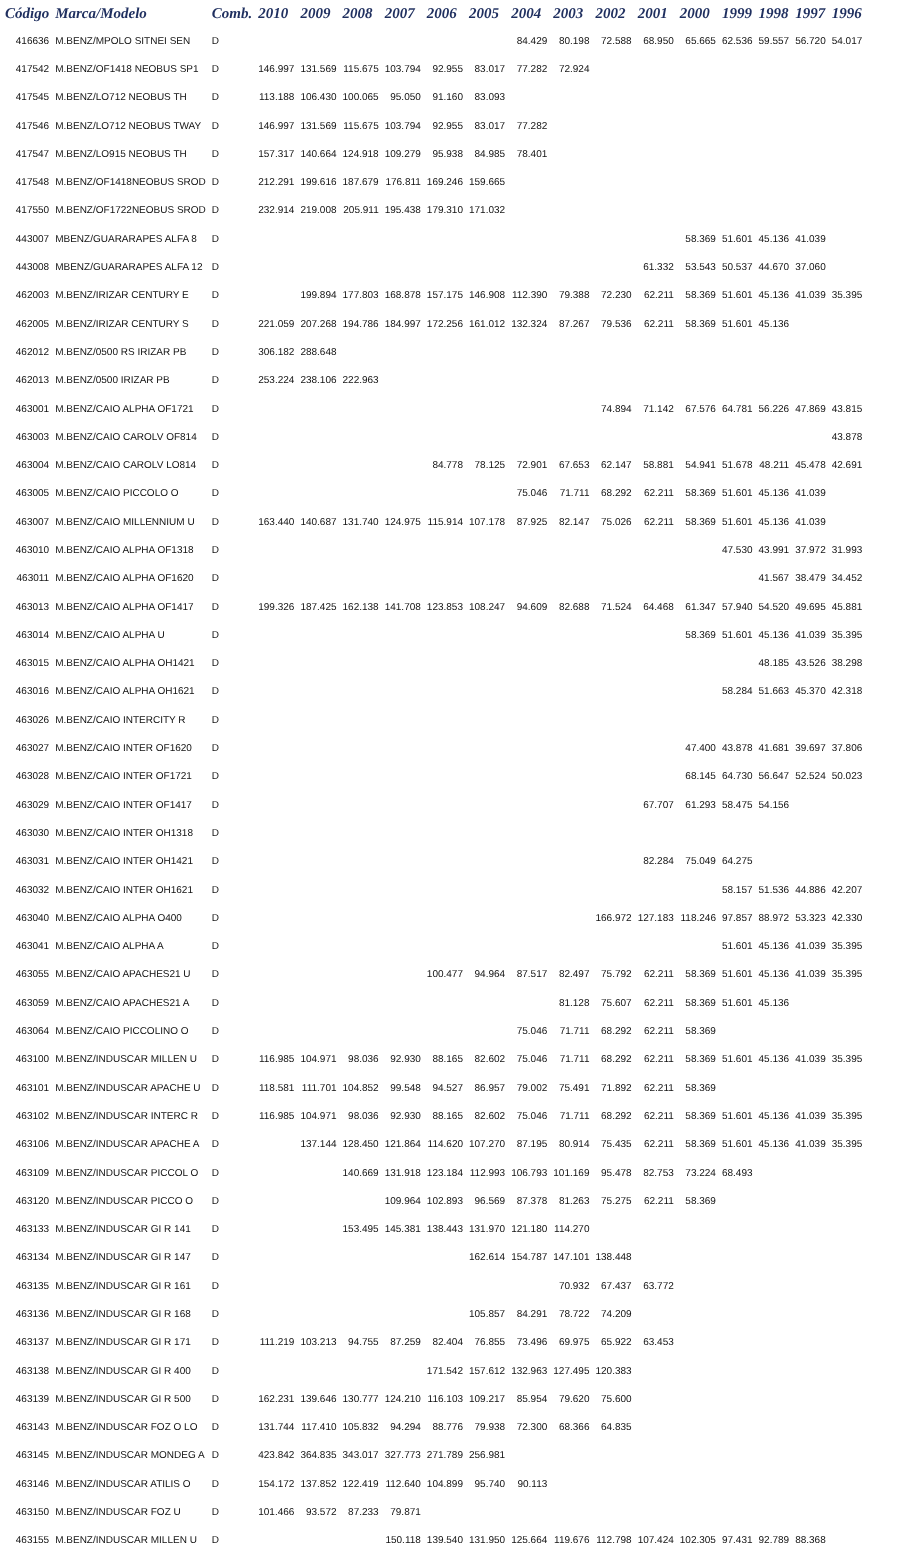| Código | Marca/Modelo | Comb. | 2010 | 2009 | 2008 | 2007 | 2006 | 2005 | 2004 | 2003 | 2002 | 2001 | 2000 | 1999 | 1998 | 1997 | 1996 |
| --- | --- | --- | --- | --- | --- | --- | --- | --- | --- | --- | --- | --- | --- | --- | --- | --- | --- |
| 416636 | M.BENZ/MPOLO SITNEI SEN | D | | | | | | | 84.429 | 80.198 | 72.588 | 68.950 | 65.665 | 62.536 | 59.557 | 56.720 | 54.017 |
| 417542 | M.BENZ/OF1418 NEOBUS SP1 | D | 146.997 | 131.569 | 115.675 | 103.794 | 92.955 | 83.017 | 77.282 | 72.924 | | | | | | | |
| 417545 | M.BENZ/LO712 NEOBUS TH | D | 113.188 | 106.430 | 100.065 | 95.050 | 91.160 | 83.093 | | | | | | | | | |
| 417546 | M.BENZ/LO712 NEOBUS TWAY | D | 146.997 | 131.569 | 115.675 | 103.794 | 92.955 | 83.017 | 77.282 | | | | | | | | |
| 417547 | M.BENZ/LO915 NEOBUS TH | D | 157.317 | 140.664 | 124.918 | 109.279 | 95.938 | 84.985 | 78.401 | | | | | | | | |
| 417548 | M.BENZ/OF1418NEOBUS SROD | D | 212.291 | 199.616 | 187.679 | 176.811 | 169.246 | 159.665 | | | | | | | | | |
| 417550 | M.BENZ/OF1722NEOBUS SROD | D | 232.914 | 219.008 | 205.911 | 195.438 | 179.310 | 171.032 | | | | | | | | | |
| 443007 | MBENZ/GUARARAPES ALFA 8 | D | | | | | | | | | | | 58.369 | 51.601 | 45.136 | 41.039 | |
| 443008 | MBENZ/GUARARAPES ALFA 12 | D | | | | | | | | | | 61.332 | 53.543 | 50.537 | 44.670 | 37.060 | |
| 462003 | M.BENZ/IRIZAR CENTURY E | D | | 199.894 | 177.803 | 168.878 | 157.175 | 146.908 | 112.390 | 79.388 | 72.230 | 62.211 | 58.369 | 51.601 | 45.136 | 41.039 | 35.395 |
| 462005 | M.BENZ/IRIZAR CENTURY S | D | 221.059 | 207.268 | 194.786 | 184.997 | 172.256 | 161.012 | 132.324 | 87.267 | 79.536 | 62.211 | 58.369 | 51.601 | 45.136 | | |
| 462012 | M.BENZ/0500 RS IRIZAR PB | D | 306.182 | 288.648 | | | | | | | | | | | | | |
| 462013 | M.BENZ/0500 IRIZAR PB | D | 253.224 | 238.106 | 222.963 | | | | | | | | | | | | |
| 463001 | M.BENZ/CAIO ALPHA OF1721 | D | | | | | | | | | 74.894 | 71.142 | 67.576 | 64.781 | 56.226 | 47.869 | 43.815 |
| 463003 | M.BENZ/CAIO CAROLV OF814 | D | | | | | | | | | | | | | | | 43.878 |
| 463004 | M.BENZ/CAIO CAROLV LO814 | D | | | | | 84.778 | 78.125 | 72.901 | 67.653 | 62.147 | 58.881 | 54.941 | 51.678 | 48.211 | 45.478 | 42.691 |
| 463005 | M.BENZ/CAIO PICCOLO O | D | | | | | | | 75.046 | 71.711 | 68.292 | 62.211 | 58.369 | 51.601 | 45.136 | 41.039 | |
| 463007 | M.BENZ/CAIO MILLENNIUM U | D | 163.440 | 140.687 | 131.740 | 124.975 | 115.914 | 107.178 | 87.925 | 82.147 | 75.026 | 62.211 | 58.369 | 51.601 | 45.136 | 41.039 | |
| 463010 | M.BENZ/CAIO ALPHA OF1318 | D | | | | | | | | | | | | 47.530 | 43.991 | 37.972 | 31.993 |
| 463011 | M.BENZ/CAIO ALPHA OF1620 | D | | | | | | | | | | | | | 41.567 | 38.479 | 34.452 |
| 463013 | M.BENZ/CAIO ALPHA OF1417 | D | 199.326 | 187.425 | 162.138 | 141.708 | 123.853 | 108.247 | 94.609 | 82.688 | 71.524 | 64.468 | 61.347 | 57.940 | 54.520 | 49.695 | 45.881 |
| 463014 | M.BENZ/CAIO ALPHA U | D | | | | | | | | | | | 58.369 | 51.601 | 45.136 | 41.039 | 35.395 |
| 463015 | M.BENZ/CAIO ALPHA OH1421 | D | | | | | | | | | | | | | 48.185 | 43.526 | 38.298 |
| 463016 | M.BENZ/CAIO ALPHA OH1621 | D | | | | | | | | | | | | 58.284 | 51.663 | 45.370 | 42.318 |
| 463026 | M.BENZ/CAIO INTERCITY R | D | | | | | | | | | | | | | | | |
| 463027 | M.BENZ/CAIO INTER OF1620 | D | | | | | | | | | | | 47.400 | 43.878 | 41.681 | 39.697 | 37.806 |
| 463028 | M.BENZ/CAIO INTER OF1721 | D | | | | | | | | | | | 68.145 | 64.730 | 56.647 | 52.524 | 50.023 |
| 463029 | M.BENZ/CAIO INTER OF1417 | D | | | | | | | | | | 67.707 | 61.293 | 58.475 | 54.156 | | |
| 463030 | M.BENZ/CAIO INTER OH1318 | D | | | | | | | | | | | | | | | |
| 463031 | M.BENZ/CAIO INTER OH1421 | D | | | | | | | | | | 82.284 | 75.049 | 64.275 | | | |
| 463032 | M.BENZ/CAIO INTER OH1621 | D | | | | | | | | | | | | 58.157 | 51.536 | 44.886 | 42.207 |
| 463040 | M.BENZ/CAIO ALPHA O400 | D | | | | | | | | | 166.972 | 127.183 | 118.246 | 97.857 | 88.972 | 53.323 | 42.330 |
| 463041 | M.BENZ/CAIO ALPHA A | D | | | | | | | | | | | | 51.601 | 45.136 | 41.039 | 35.395 |
| 463055 | M.BENZ/CAIO APACHES21 U | D | | | | | 100.477 | 94.964 | 87.517 | 82.497 | 75.792 | 62.211 | 58.369 | 51.601 | 45.136 | 41.039 | 35.395 |
| 463059 | M.BENZ/CAIO APACHES21 A | D | | | | | | | | 81.128 | 75.607 | 62.211 | 58.369 | 51.601 | 45.136 | | |
| 463064 | M.BENZ/CAIO PICCOLINO O | D | | | | | | | 75.046 | 71.711 | 68.292 | 62.211 | 58.369 | | | | |
| 463100 | M.BENZ/INDUSCAR MILLEN U | D | 116.985 | 104.971 | 98.036 | 92.930 | 88.165 | 82.602 | 75.046 | 71.711 | 68.292 | 62.211 | 58.369 | 51.601 | 45.136 | 41.039 | 35.395 |
| 463101 | M.BENZ/INDUSCAR APACHE U | D | 118.581 | 111.701 | 104.852 | 99.548 | 94.527 | 86.957 | 79.002 | 75.491 | 71.892 | 62.211 | 58.369 | | | | |
| 463102 | M.BENZ/INDUSCAR INTERC R | D | 116.985 | 104.971 | 98.036 | 92.930 | 88.165 | 82.602 | 75.046 | 71.711 | 68.292 | 62.211 | 58.369 | 51.601 | 45.136 | 41.039 | 35.395 |
| 463106 | M.BENZ/INDUSCAR APACHE A | D | | 137.144 | 128.450 | 121.864 | 114.620 | 107.270 | 87.195 | 80.914 | 75.435 | 62.211 | 58.369 | 51.601 | 45.136 | 41.039 | 35.395 |
| 463109 | M.BENZ/INDUSCAR PICCOL O | D | | | 140.669 | 131.918 | 123.184 | 112.993 | 106.793 | 101.169 | 95.478 | 82.753 | 73.224 | 68.493 | | | |
| 463120 | M.BENZ/INDUSCAR PICCO O | D | | | | 109.964 | 102.893 | 96.569 | 87.378 | 81.263 | 75.275 | 62.211 | 58.369 | | | | |
| 463133 | M.BENZ/INDUSCAR GI R 141 | D | | | 153.495 | 145.381 | 138.443 | 131.970 | 121.180 | 114.270 | | | | | | | |
| 463134 | M.BENZ/INDUSCAR GI R 147 | D | | | | | | 162.614 | 154.787 | 147.101 | 138.448 | | | | | | |
| 463135 | M.BENZ/INDUSCAR GI R 161 | D | | | | | | | | 70.932 | 67.437 | 63.772 | | | | | |
| 463136 | M.BENZ/INDUSCAR GI R 168 | D | | | | | | 105.857 | 84.291 | 78.722 | 74.209 | | | | | | |
| 463137 | M.BENZ/INDUSCAR GI R 171 | D | 111.219 | 103.213 | 94.755 | 87.259 | 82.404 | 76.855 | 73.496 | 69.975 | 65.922 | 63.453 | | | | | |
| 463138 | M.BENZ/INDUSCAR GI R 400 | D | | | | | 171.542 | 157.612 | 132.963 | 127.495 | 120.383 | | | | | | |
| 463139 | M.BENZ/INDUSCAR GI R 500 | D | 162.231 | 139.646 | 130.777 | 124.210 | 116.103 | 109.217 | 85.954 | 79.620 | 75.600 | | | | | | |
| 463143 | M.BENZ/INDUSCAR FOZ O LO | D | 131.744 | 117.410 | 105.832 | 94.294 | 88.776 | 79.938 | 72.300 | 68.366 | 64.835 | | | | | | |
| 463145 | M.BENZ/INDUSCAR MONDEG A | D | 423.842 | 364.835 | 343.017 | 327.773 | 271.789 | 256.981 | | | | | | | | | |
| 463146 | M.BENZ/INDUSCAR ATILIS O | D | 154.172 | 137.852 | 122.419 | 112.640 | 104.899 | 95.740 | 90.113 | | | | | | | | |
| 463150 | M.BENZ/INDUSCAR FOZ U | D | 101.466 | 93.572 | 87.233 | 79.871 | | | | | | | | | | | |
| 463155 | M.BENZ/INDUSCAR MILLEN U | D | | | | 150.118 | 139.540 | 131.950 | 125.664 | 119.676 | 112.798 | 107.424 | 102.305 | 97.431 | 92.789 | 88.368 | |